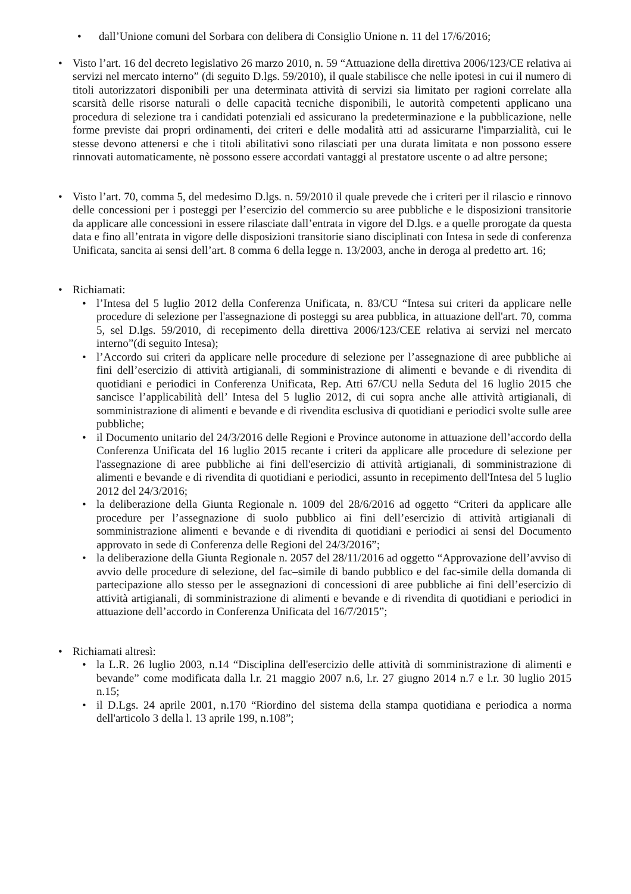• dall’Unione comuni del Sorbara con delibera di Consiglio Unione n. 11 del 17/6/2016;
• Visto l’art. 16 del decreto legislativo 26 marzo 2010, n. 59 “Attuazione della direttiva 2006/123/CE relativa ai servizi nel mercato interno” (di seguito D.lgs. 59/2010), il quale stabilisce che nelle ipotesi in cui il numero di titoli autorizzatori disponibili per una determinata attività di servizi sia limitato per ragioni correlate alla scarsità delle risorse naturali o delle capacità tecniche disponibili, le autorità competenti applicano una procedura di selezione tra i candidati potenziali ed assicurano la predeterminazione e la pubblicazione, nelle forme previste dai propri ordinamenti, dei criteri e delle modalità atti ad assicurarne l'imparzialità, cui le stesse devono attenersi e che i titoli abilitativi sono rilasciati per una durata limitata e non possono essere rinnovati automaticamente, nè possono essere accordati vantaggi al prestatore uscente o ad altre persone;
• Visto l’art. 70, comma 5, del medesimo D.lgs. n. 59/2010 il quale prevede che i criteri per il rilascio e rinnovo delle concessioni per i posteggi per l’esercizio del commercio su aree pubbliche e le disposizioni transitorie da applicare alle concessioni in essere rilasciate dall’entrata in vigore del D.lgs. e a quelle prorogate da questa data e fino all’entrata in vigore delle disposizioni transitorie siano disciplinati con Intesa in sede di conferenza Unificata, sancita ai sensi dell’art. 8 comma 6 della legge n. 13/2003, anche in deroga al predetto art. 16;
• Richiamati:
• l’Intesa del 5 luglio 2012 della Conferenza Unificata, n. 83/CU “Intesa sui criteri da applicare nelle procedure di selezione per l'assegnazione di posteggi su area pubblica, in attuazione dell'art. 70, comma 5, sel D.lgs. 59/2010, di recepimento della direttiva 2006/123/CEE relativa ai servizi nel mercato interno”(di seguito Intesa);
• l’Accordo sui criteri da applicare nelle procedure di selezione per l’assegnazione di aree pubbliche ai fini dell’esercizio di attività artigianali, di somministrazione di alimenti e bevande e di rivendita di quotidiani e periodici in Conferenza Unificata, Rep. Atti 67/CU nella Seduta del 16 luglio 2015 che sancisce l’applicabilità dell’ Intesa del 5 luglio 2012, di cui sopra anche alle attività artigianali, di somministrazione di alimenti e bevande e di rivendita esclusiva di quotidiani e periodici svolte sulle aree pubbliche;
• il Documento unitario del 24/3/2016 delle Regioni e Province autonome in attuazione dell’accordo della Conferenza Unificata del 16 luglio 2015 recante i criteri da applicare alle procedure di selezione per l'assegnazione di aree pubbliche ai fini dell'esercizio di attività artigianali, di somministrazione di alimenti e bevande e di rivendita di quotidiani e periodici, assunto in recepimento dell'Intesa del 5 luglio 2012 del 24/3/2016;
• la deliberazione della Giunta Regionale n. 1009 del 28/6/2016 ad oggetto “Criteri da applicare alle procedure per l’assegnazione di suolo pubblico ai fini dell’esercizio di attività artigianali di somministrazione alimenti e bevande e di rivendita di quotidiani e periodici ai sensi del Documento approvato in sede di Conferenza delle Regioni del 24/3/2016”;
• la deliberazione della Giunta Regionale n. 2057 del 28/11/2016 ad oggetto “Approvazione dell’avviso di avvio delle procedure di selezione, del fac–simile di bando pubblico e del fac-simile della domanda di partecipazione allo stesso per le assegnazioni di concessioni di aree pubbliche ai fini dell’esercizio di attività artigianali, di somministrazione di alimenti e bevande e di rivendita di quotidiani e periodici in attuazione dell’accordo in Conferenza Unificata del 16/7/2015”;
• Richiamati altresì:
• la L.R. 26 luglio 2003, n.14 “Disciplina dell'esercizio delle attività di somministrazione di alimenti e bevande” come modificata dalla l.r. 21 maggio 2007 n.6, l.r. 27 giugno 2014 n.7 e l.r. 30 luglio 2015 n.15;
• il D.Lgs. 24 aprile 2001, n.170 “Riordino del sistema della stampa quotidiana e periodica a norma dell'articolo 3 della l. 13 aprile 199, n.108”;